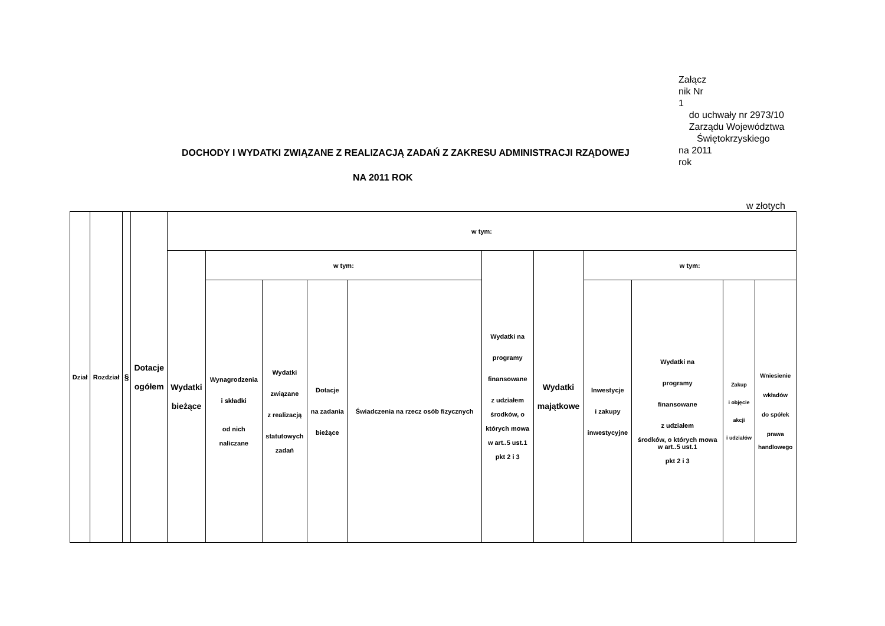Załącz
nik Nr
1
do uchwały nr 2973/10
Zarządu Województwa
Świętokrzyskiego
na 2011
rok
DOCHODY I WYDATKI ZWIĄZANE Z REALIZACJĄ ZADAŃ Z ZAKRESU ADMINISTRACJI RZĄDOWEJ
NA 2011 ROK
w złotych
| Dział | Rozdział | § | Dotacje ogółem | w tym: | | | | | | | | | | |
| --- | --- | --- | --- | --- | --- | --- | --- | --- | --- | --- | --- | --- | --- | --- |
| | | | | Wydatki bieżące | w tym: | | | | Wydatki na programy finansowane z udziałem środków, o których mowa w art..5 ust.1 pkt 2 i 3 | Wydatki majątkowe | w tym: | | | |
| | | | | | Wynagrodzenia i składki od nich naliczane | Wydatki związane z realizacją statutowych zadań | Dotacje na zadania bieżące | Świadczenia na rzecz osób fizycznych | | | Inwestycje i zakupy inwestycyjne | Wydatki na programy finansowane z udziałem środków, o których mowa w art..5 ust.1 pkt 2 i 3 | Zakup i objęcie akcji i udziałów | Wniesienie wkładów do spółek prawa handlowego |